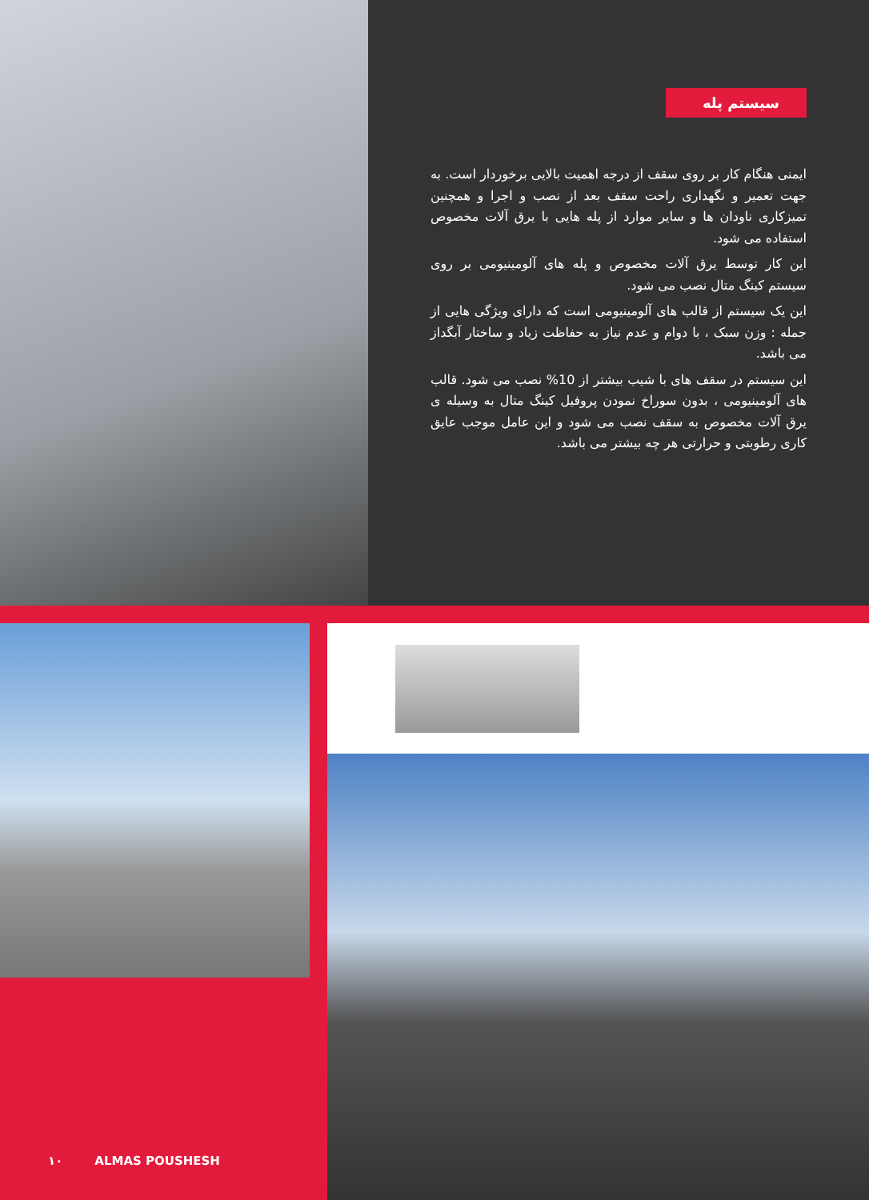سیستم پله
ایمنی هنگام کار بر روی سقف از درجه اهمیت بالایی برخوردار است. به جهت تعمیر و نگهداری راحت سقف بعد از نصب و اجرا و همچنین تمیزکاری ناودان ها و سایر موارد از پله هایی با یرق آلات مخصوص استفاده می شود.
این کار توسط یرق آلات مخصوص و پله های آلومینیومی بر روی سیستم کینگ متال نصب می شود.
این یک سیستم از قالب های آلومینیومی است که دارای ویژگی هایی از جمله : وزن سبک ، با دوام و عدم نیاز به حفاظت زیاد و ساختار آبگداز می باشد.
این سیستم در سقف های با شیب بیشتر از 10% نصب می شود. قالب های آلومینیومی ، بدون سوراخ نمودن پروفیل کینگ متال به وسیله ی یرق آلات مخصوص به سقف نصب می شود و این عامل موجب عایق کاری رطوبتی و حرارتی هر چه بیشتر می باشد.
۱۰ ALMAS POUSHESH